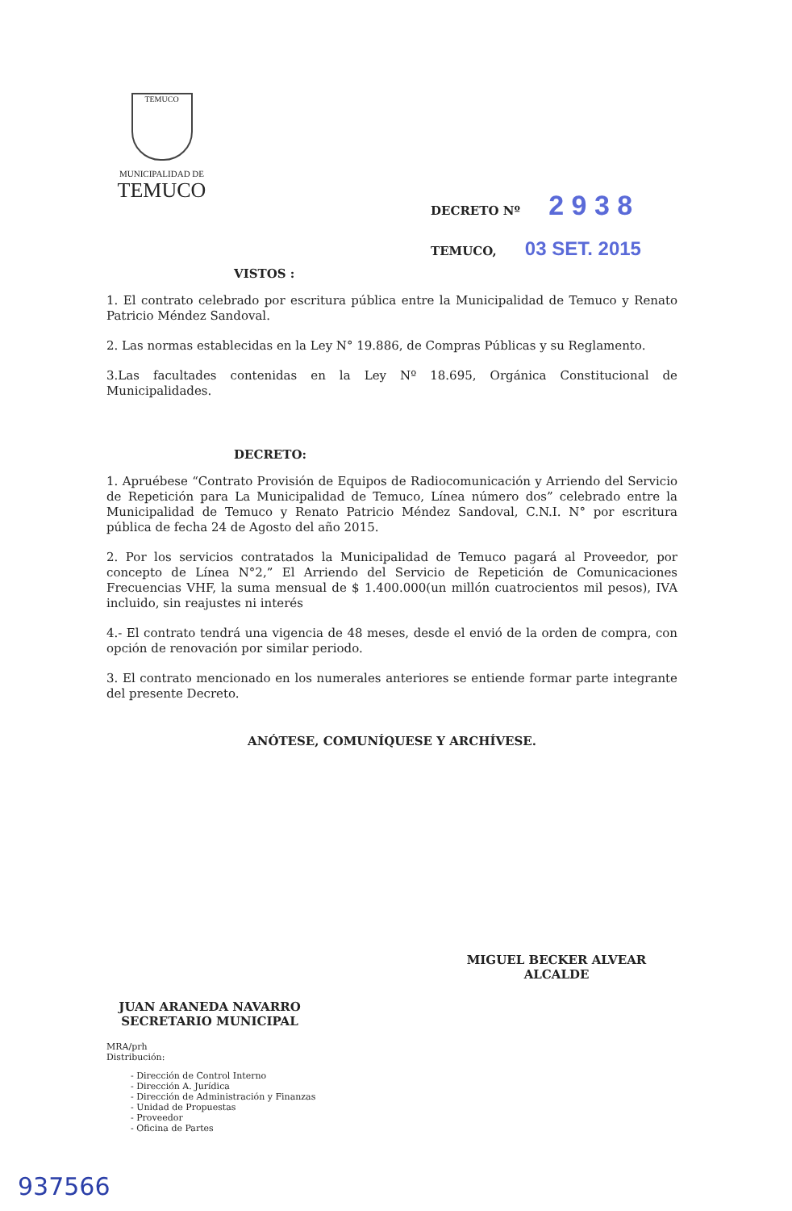TEMUCO
MUNICIPALIDAD DE
TEMUCO
DECRETO Nº 2 9 3 8
TEMUCO, 03 SET. 2015
VISTOS :
1. El contrato celebrado por escritura pública entre la Municipalidad de Temuco y Renato Patricio Méndez Sandoval.
2. Las normas establecidas en la Ley N° 19.886, de Compras Públicas y su Reglamento.
3.Las facultades contenidas en la Ley Nº 18.695, Orgánica Constitucional de Municipalidades.
DECRETO:
1. Apruébese “Contrato Provisión de Equipos de Radiocomunicación y Arriendo del Servicio de Repetición para La Municipalidad de Temuco, Línea número dos” celebrado entre la Municipalidad de Temuco y Renato Patricio Méndez Sandoval, C.N.I. N° por escritura pública de fecha 24 de Agosto del año 2015.
2. Por los servicios contratados la Municipalidad de Temuco pagará al Proveedor, por concepto de Línea N°2,” El Arriendo del Servicio de Repetición de Comunicaciones Frecuencias VHF, la suma mensual de $ 1.400.000(un millón cuatrocientos mil pesos), IVA incluido, sin reajustes ni interés
4.- El contrato tendrá una vigencia de 48 meses, desde el envió de la orden de compra, con opción de renovación por similar periodo.
3. El contrato mencionado en los numerales anteriores se entiende formar parte integrante del presente Decreto.
ANÓTESE, COMUNÍQUESE Y ARCHÍVESE.
MIGUEL BECKER ALVEAR
ALCALDE
JUAN ARANEDA NAVARRO
SECRETARIO MUNICIPAL
MRA/prh
Distribución:
- Dirección de Control Interno
- Dirección A. Jurídica
- Dirección de Administración y Finanzas
- Unidad de Propuestas
- Proveedor
- Oficina de Partes
937566